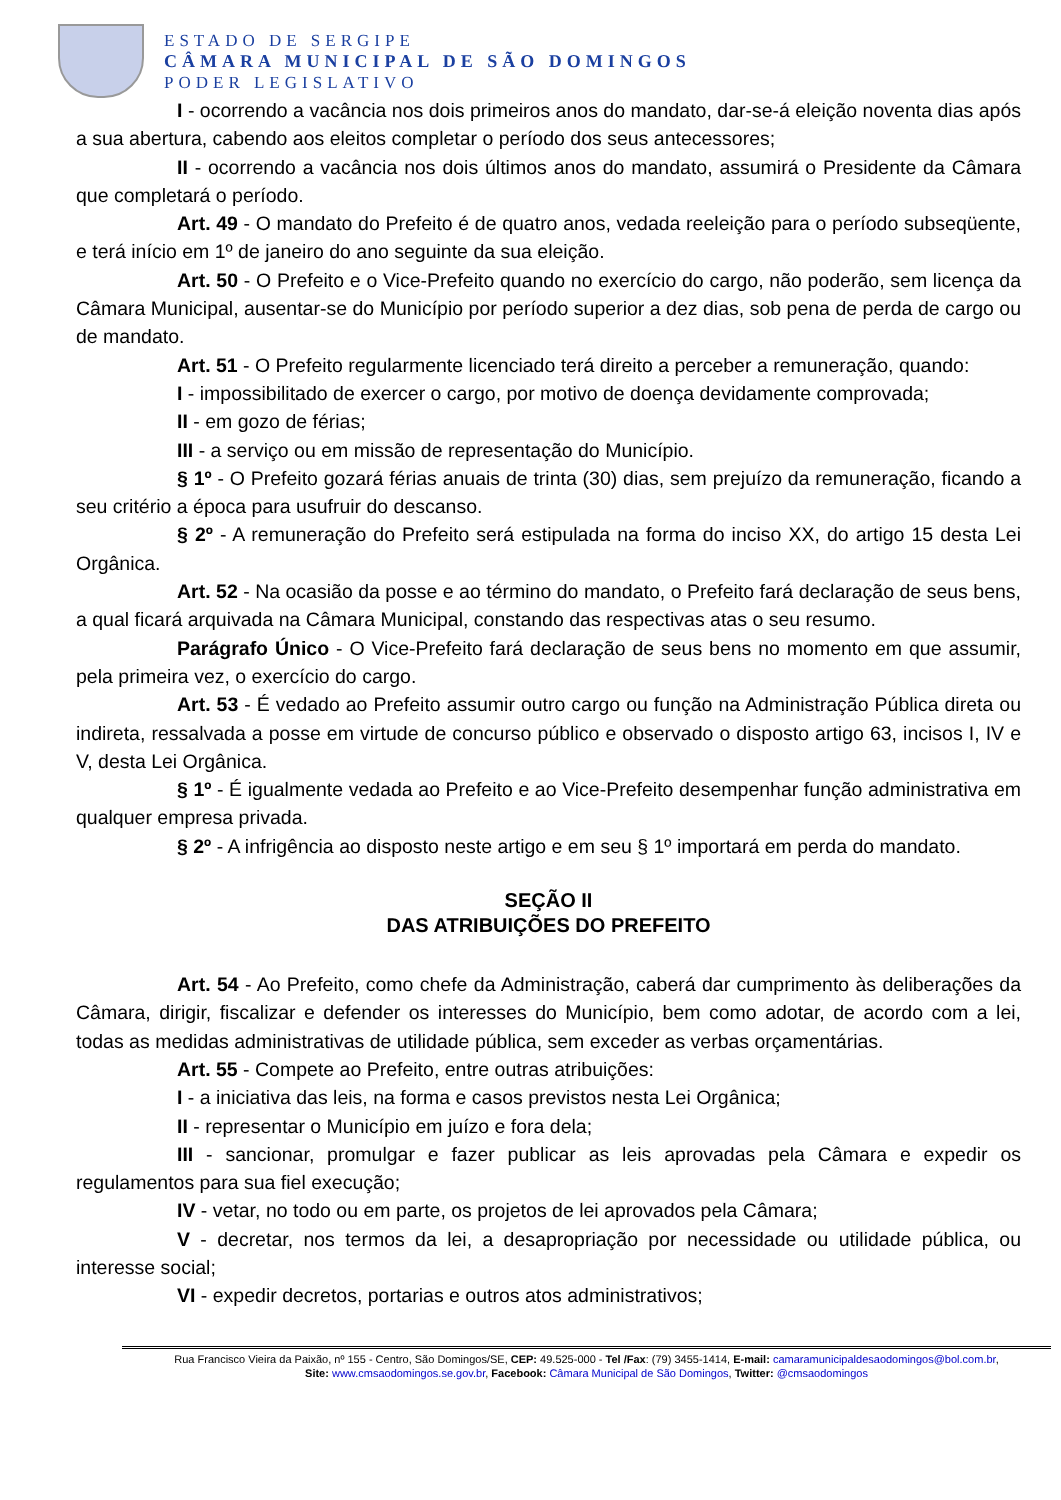ESTADO DE SERGIPE
CÂMARA MUNICIPAL DE SÃO DOMINGOS
PODER LEGISLATIVO
I - ocorrendo a vacância nos dois primeiros anos do mandato, dar-se-á eleição noventa dias após a sua abertura, cabendo aos eleitos completar o período dos seus antecessores;
II - ocorrendo a vacância nos dois últimos anos do mandato, assumirá o Presidente da Câmara que completará o período.
Art. 49 - O mandato do Prefeito é de quatro anos, vedada reeleição para o período subseqüente, e terá início em 1º de janeiro do ano seguinte da sua eleição.
Art. 50 - O Prefeito e o Vice-Prefeito quando no exercício do cargo, não poderão, sem licença da Câmara Municipal, ausentar-se do Município por período superior a dez dias, sob pena de perda de cargo ou de mandato.
Art. 51 - O Prefeito regularmente licenciado terá direito a perceber a remuneração, quando:
I - impossibilitado de exercer o cargo, por motivo de doença devidamente comprovada;
II - em gozo de férias;
III - a serviço ou em missão de representação do Município.
§ 1º - O Prefeito gozará férias anuais de trinta (30) dias, sem prejuízo da remuneração, ficando a seu critério a época para usufruir do descanso.
§ 2º - A remuneração do Prefeito será estipulada na forma do inciso XX, do artigo 15 desta Lei Orgânica.
Art. 52 - Na ocasião da posse e ao término do mandato, o Prefeito fará declaração de seus bens, a qual ficará arquivada na Câmara Municipal, constando das respectivas atas o seu resumo.
Parágrafo Único - O Vice-Prefeito fará declaração de seus bens no momento em que assumir, pela primeira vez, o exercício do cargo.
Art. 53 - É vedado ao Prefeito assumir outro cargo ou função na Administração Pública direta ou indireta, ressalvada a posse em virtude de concurso público e observado o disposto artigo 63, incisos I, IV e V, desta Lei Orgânica.
§ 1º - É igualmente vedada ao Prefeito e ao Vice-Prefeito desempenhar função administrativa em qualquer empresa privada.
§ 2º - A infrigência ao disposto neste artigo e em seu § 1º importará em perda do mandato.
SEÇÃO II
DAS ATRIBUIÇÕES DO PREFEITO
Art. 54 - Ao Prefeito, como chefe da Administração, caberá dar cumprimento às deliberações da Câmara, dirigir, fiscalizar e defender os interesses do Município, bem como adotar, de acordo com a lei, todas as medidas administrativas de utilidade pública, sem exceder as verbas orçamentárias.
Art. 55 - Compete ao Prefeito, entre outras atribuições:
I - a iniciativa das leis, na forma e casos previstos nesta Lei Orgânica;
II - representar o Município em juízo e fora dela;
III - sancionar, promulgar e fazer publicar as leis aprovadas pela Câmara e expedir os regulamentos para sua fiel execução;
IV - vetar, no todo ou em parte, os projetos de lei aprovados pela Câmara;
V - decretar, nos termos da lei, a desapropriação por necessidade ou utilidade pública, ou interesse social;
VI - expedir decretos, portarias e outros atos administrativos;
Rua Francisco Vieira da Paixão, nº 155 - Centro, São Domingos/SE, CEP: 49.525-000 - Tel /Fax: (79) 3455-1414, E-mail: camaramunicipaldesaodomingos@bol.com.br,
Site: www.cmsaodomingos.se.gov.br, Facebook: Câmara Municipal de São Domingos, Twitter: @cmsaodomingos